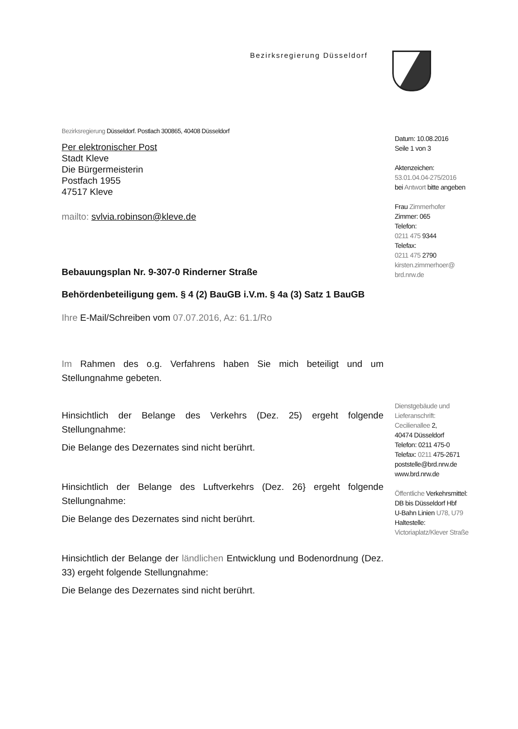Bezirksregierung Düsseldorf
Bezirksregierung Düsseldorf. Postlach 300865, 40408 Düsseldorf
Per elektronischer Post
Stadt Kleve
Die Bürgermeisterin
Postfach 1955
47517 Kleve
mailto: svlvia.robinson@kleve.de
Bebauungsplan Nr. 9-307-0 Rinderner Straße
Behördenbeteiligung gem. § 4 (2) BauGB i.V.m. § 4a (3) Satz 1 BauGB
Ihre E-Mail/Schreiben vom 07.07.2016, Az: 61.1/Ro
Im Rahmen des o.g. Verfahrens haben Sie mich beteiligt und um Stellungnahme gebeten.
Hinsichtlich der Belange des Verkehrs (Dez. 25) ergeht folgende Stellungnahme:
Die Belange des Dezernates sind nicht berührt.
Hinsichtlich der Belange des Luftverkehrs (Dez. 26} ergeht folgende Stellungnahme:
Die Belange des Dezernates sind nicht berührt.
Hinsichtlich der Belange der ländlichen Entwicklung und Bodenordnung (Dez. 33) ergeht folgende Stellungnahme:
Die Belange des Dezernates sind nicht berührt.
Datum: 10.08.2016
Seile 1 von 3
Aktenzeichen:
53.01.04.04-275/2016
bei Antwort bitte angeben
Frau Zimmerhofer
Zimmer: 065
Telefon:
0211 475 9344
Telefax:
0211 475 2790
kirsten.zimmerhoer@
brd.nrw.de
Dienstgebäude und
Lieferanschrift:
Cecilienallee 2,
40474 Düsseldorf
Telefon: 0211 475-0
Telefax: 0211 475-2671
poststelle@brd.nrw.de
www.brd.nrw.de
Öffentliche Verkehrsmittel:
DB bis Düsseldorf Hbf
U-Bahn Linien U78, U79
Haltestelle:
Victoriaplatz/Klever Straße